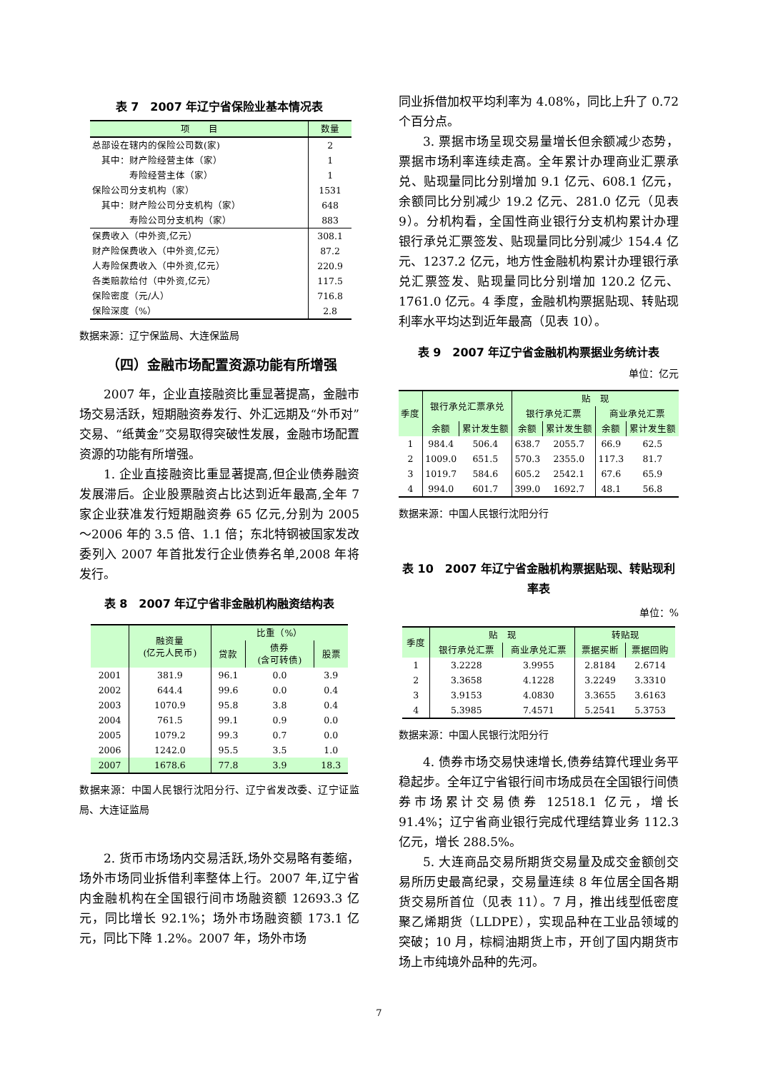表 7　2007 年辽宁省保险业基本情况表
| 项 目 | 数量 |
| --- | --- |
| 总部设在辖内的保险公司数(家) | 2 |
| 其中：财产险经营主体（家） | 1 |
| 寿险经营主体（家） | 1 |
| 保险公司分支机构（家） | 1531 |
| 其中：财产险公司分支机构（家） | 648 |
| 寿险公司分支机构（家） | 883 |
| 保费收入（中外资,亿元） | 308.1 |
| 财产险保费收入（中外资,亿元） | 87.2 |
| 人寿险保费收入（中外资,亿元） | 220.9 |
| 各类赔款给付（中外资,亿元） | 117.5 |
| 保险密度（元/人） | 716.8 |
| 保险深度（%） | 2.8 |
数据来源：辽宁保监局、大连保监局
（四）金融市场配置资源功能有所增强
2007 年，企业直接融资比重显著提高，金融市场交易活跃，短期融资券发行、外汇远期及“外币对”交易、“纸黄金”交易取得突破性发展，金融市场配置资源的功能有所增强。
1. 企业直接融资比重显著提高,但企业债券融资发展滞后。企业股票融资占比达到近年最高,全年 7 家企业获准发行短期融资券 65 亿元,分别为 2005～2006 年的 3.5 倍、1.1 倍；东北特钢被国家发改委列入 2007 年首批发行企业债券名单,2008 年将发行。
表 8　2007 年辽宁省非金融机构融资结构表
| | 融资量 (亿元人民币) | 比重（%） | | |
| --- | --- | --- | --- | --- |
| | | 贷款 | 债券 (含可转债) | 股票 |
| 2001 | 381.9 | 96.1 | 0.0 | 3.9 |
| 2002 | 644.4 | 99.6 | 0.0 | 0.4 |
| 2003 | 1070.9 | 95.8 | 3.8 | 0.4 |
| 2004 | 761.5 | 99.1 | 0.9 | 0.0 |
| 2005 | 1079.2 | 99.3 | 0.7 | 0.0 |
| 2006 | 1242.0 | 95.5 | 3.5 | 1.0 |
| 2007 | 1678.6 | 77.8 | 3.9 | 18.3 |
数据来源：中国人民银行沈阳分行、辽宁省发改委、辽宁证监局、大连证监局
2. 货币市场场内交易活跃,场外交易略有萎缩，场外市场同业拆借利率整体上行。2007 年,辽宁省内金融机构在全国银行间市场融资额 12693.3 亿元，同比增长 92.1%；场外市场融资额 173.1 亿元，同比下降 1.2%。2007 年，场外市场
同业拆借加权平均利率为 4.08%，同比上升了 0.72 个百分点。
3. 票据市场呈现交易量增长但余额减少态势，票据市场利率连续走高。全年累计办理商业汇票承兑、贴现量同比分别增加 9.1 亿元、608.1 亿元，余额同比分别减少 19.2 亿元、281.0 亿元（见表 9）。分机构看，全国性商业银行分支机构累计办理银行承兑汇票签发、贴现量同比分别减少 154.4 亿元、1237.2 亿元，地方性金融机构累计办理银行承兑汇票签发、贴现量同比分别增加 120.2 亿元、1761.0 亿元。4 季度，金融机构票据贴现、转贴现利率水平均达到近年最高（见表 10）。
表 9　2007 年辽宁省金融机构票据业务统计表
单位：亿元
| 季度 | 银行承兑汇票承兑 | | 贴 现 | | | |
| --- | --- | --- | --- | --- | --- | --- |
| | | | 银行承兑汇票 | | 商业承兑汇票 | |
| | 余额 | 累计发生额 | 余额 | 累计发生额 | 余额 | 累计发生额 |
| 1 | 984.4 | 506.4 | 638.7 | 2055.7 | 66.9 | 62.5 |
| 2 | 1009.0 | 651.5 | 570.3 | 2355.0 | 117.3 | 81.7 |
| 3 | 1019.7 | 584.6 | 605.2 | 2542.1 | 67.6 | 65.9 |
| 4 | 994.0 | 601.7 | 399.0 | 1692.7 | 48.1 | 56.8 |
数据来源：中国人民银行沈阳分行
表 10　2007 年辽宁省金融机构票据贴现、转贴现利率表
单位：%
| 季度 | 贴 现 | | 转贴现 | |
| --- | --- | --- | --- | --- |
| | 银行承兑汇票 | 商业承兑汇票 | 票据买断 | 票据回购 |
| 1 | 3.2228 | 3.9955 | 2.8184 | 2.6714 |
| 2 | 3.3658 | 4.1228 | 3.2249 | 3.3310 |
| 3 | 3.9153 | 4.0830 | 3.3655 | 3.6163 |
| 4 | 5.3985 | 7.4571 | 5.2541 | 5.3753 |
数据来源：中国人民银行沈阳分行
4. 债券市场交易快速增长,债券结算代理业务平稳起步。全年辽宁省银行间市场成员在全国银行间债券市场累计交易债券 12518.1 亿元，增长 91.4%；辽宁省商业银行完成代理结算业务 112.3 亿元，增长 288.5%。
5. 大连商品交易所期货交易量及成交金额创交易所历史最高纪录，交易量连续 8 年位居全国各期货交易所首位（见表 11）。7 月，推出线型低密度聚乙烯期货（LLDPE），实现品种在工业品领域的突破；10 月，棕榈油期货上市，开创了国内期货市场上市纯境外品种的先河。
7